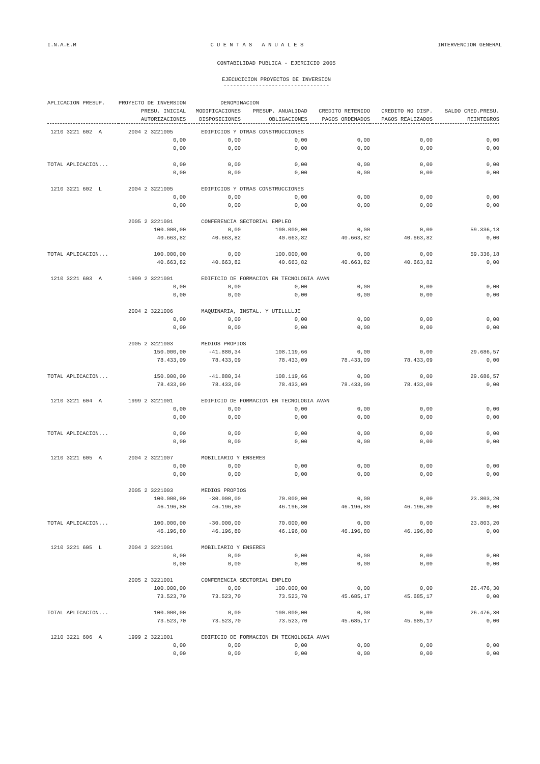I.N.A.E.M C U E N T A S A N U A L E S INTERVENCION GENERAL
CONTABILIDAD PUBLICA - EJERCICIO 2005
EJECUCICION PROYECTOS DE INVERSION
---------------------------------
| APLICACION PRESUP. | PROYECTO DE INVERSION | DENOMINACION | | | | |
| --- | --- | --- | --- | --- | --- | --- |
| | PRESU. INICIAL | MODIFICACIONES | PRESUP. ANUALIDAD | CREDITO RETENIDO | CREDITO NO DISP. | SALDO CRED.PRESU. |
| | AUTORIZACIONES | DISPOSICIONES | OBLIGACIONES | PAGOS ORDENADOS | PAGOS REALIZADOS | REINTEGROS |
| 1210 3221 602 A | 2004 2 3221005 | EDIFICIOS Y OTRAS CONSTRUCCIONES | | | | |
| | 0,00 | 0,00 | 0,00 | 0,00 | 0,00 | 0,00 |
| | 0,00 | 0,00 | 0,00 | 0,00 | 0,00 | 0,00 |
| TOTAL APLICACION... | 0,00 | 0,00 | 0,00 | 0,00 | 0,00 | 0,00 |
| | 0,00 | 0,00 | 0,00 | 0,00 | 0,00 | 0,00 |
| 1210 3221 602 L | 2004 2 3221005 | EDIFICIOS Y OTRAS CONSTRUCCIONES | | | | |
| | 0,00 | 0,00 | 0,00 | 0,00 | 0,00 | 0,00 |
| | 0,00 | 0,00 | 0,00 | 0,00 | 0,00 | 0,00 |
| | 2005 2 3221001 | CONFERENCIA SECTORIAL EMPLEO | | | | |
| | 100.000,00 | 0,00 | 100.000,00 | 0,00 | 0,00 | 59.336,18 |
| | 40.663,82 | 40.663,82 | 40.663,82 | 40.663,82 | 40.663,82 | 0,00 |
| TOTAL APLICACION... | 100.000,00 | 0,00 | 100.000,00 | 0,00 | 0,00 | 59.336,18 |
| | 40.663,82 | 40.663,82 | 40.663,82 | 40.663,82 | 40.663,82 | 0,00 |
| 1210 3221 603 A | 1999 2 3221001 | EDIFICIO DE FORMACION EN TECNOLOGIA AVAN | | | | |
| | 0,00 | 0,00 | 0,00 | 0,00 | 0,00 | 0,00 |
| | 0,00 | 0,00 | 0,00 | 0,00 | 0,00 | 0,00 |
| | 2004 2 3221006 | MAQUINARIA, INSTAL. Y UTILLLLJE | | | | |
| | 0,00 | 0,00 | 0,00 | 0,00 | 0,00 | 0,00 |
| | 0,00 | 0,00 | 0,00 | 0,00 | 0,00 | 0,00 |
| | 2005 2 3221003 | MEDIOS PROPIOS | | | | |
| | 150.000,00 | -41.880,34 | 108.119,66 | 0,00 | 0,00 | 29.686,57 |
| | 78.433,09 | 78.433,09 | 78.433,09 | 78.433,09 | 78.433,09 | 0,00 |
| TOTAL APLICACION... | 150.000,00 | -41.880,34 | 108.119,66 | 0,00 | 0,00 | 29.686,57 |
| | 78.433,09 | 78.433,09 | 78.433,09 | 78.433,09 | 78.433,09 | 0,00 |
| 1210 3221 604 A | 1999 2 3221001 | EDIFICIO DE FORMACION EN TECNOLOGIA AVAN | | | | |
| | 0,00 | 0,00 | 0,00 | 0,00 | 0,00 | 0,00 |
| | 0,00 | 0,00 | 0,00 | 0,00 | 0,00 | 0,00 |
| TOTAL APLICACION... | 0,00 | 0,00 | 0,00 | 0,00 | 0,00 | 0,00 |
| | 0,00 | 0,00 | 0,00 | 0,00 | 0,00 | 0,00 |
| 1210 3221 605 A | 2004 2 3221007 | MOBILIARIO Y ENSERES | | | | |
| | 0,00 | 0,00 | 0,00 | 0,00 | 0,00 | 0,00 |
| | 0,00 | 0,00 | 0,00 | 0,00 | 0,00 | 0,00 |
| | 2005 2 3221003 | MEDIOS PROPIOS | | | | |
| | 100.000,00 | -30.000,00 | 70.000,00 | 0,00 | 0,00 | 23.803,20 |
| | 46.196,80 | 46.196,80 | 46.196,80 | 46.196,80 | 46.196,80 | 0,00 |
| TOTAL APLICACION... | 100.000,00 | -30.000,00 | 70.000,00 | 0,00 | 0,00 | 23.803,20 |
| | 46.196,80 | 46.196,80 | 46.196,80 | 46.196,80 | 46.196,80 | 0,00 |
| 1210 3221 605 L | 2004 2 3221001 | MOBILIARIO Y ENSERES | | | | |
| | 0,00 | 0,00 | 0,00 | 0,00 | 0,00 | 0,00 |
| | 0,00 | 0,00 | 0,00 | 0,00 | 0,00 | 0,00 |
| | 2005 2 3221001 | CONFERENCIA SECTORIAL EMPLEO | | | | |
| | 100.000,00 | 0,00 | 100.000,00 | 0,00 | 0,00 | 26.476,30 |
| | 73.523,70 | 73.523,70 | 73.523,70 | 45.685,17 | 45.685,17 | 0,00 |
| TOTAL APLICACION... | 100.000,00 | 0,00 | 100.000,00 | 0,00 | 0,00 | 26.476,30 |
| | 73.523,70 | 73.523,70 | 73.523,70 | 45.685,17 | 45.685,17 | 0,00 |
| 1210 3221 606 A | 1999 2 3221001 | EDIFICIO DE FORMACION EN TECNOLOGIA AVAN | | | | |
| | 0,00 | 0,00 | 0,00 | 0,00 | 0,00 | 0,00 |
| | 0,00 | 0,00 | 0,00 | 0,00 | 0,00 | 0,00 |